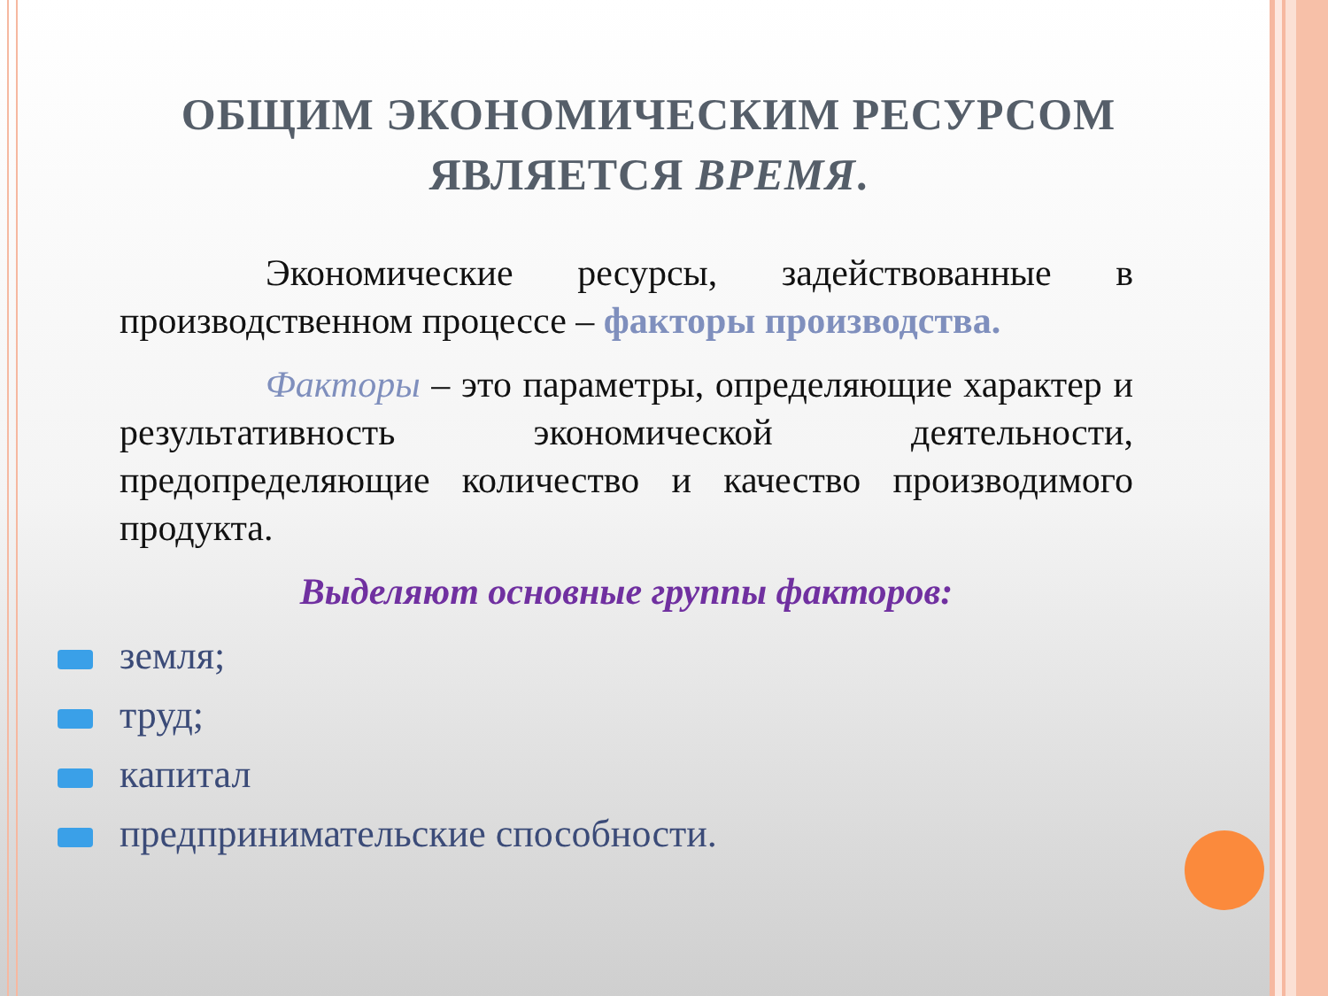ОБЩИМ ЭКОНОМИЧЕСКИМ РЕСУРСОМ
ЯВЛЯЕТСЯ ВРЕМЯ.
Экономические ресурсы, задействованные в производственном процессе – факторы производства.
Факторы – это параметры, определяющие характер и результативность экономической деятельности, предопределяющие количество и качество производимого продукта.
Выделяют основные группы факторов:
земля;
труд;
капитал
предпринимательские способности.